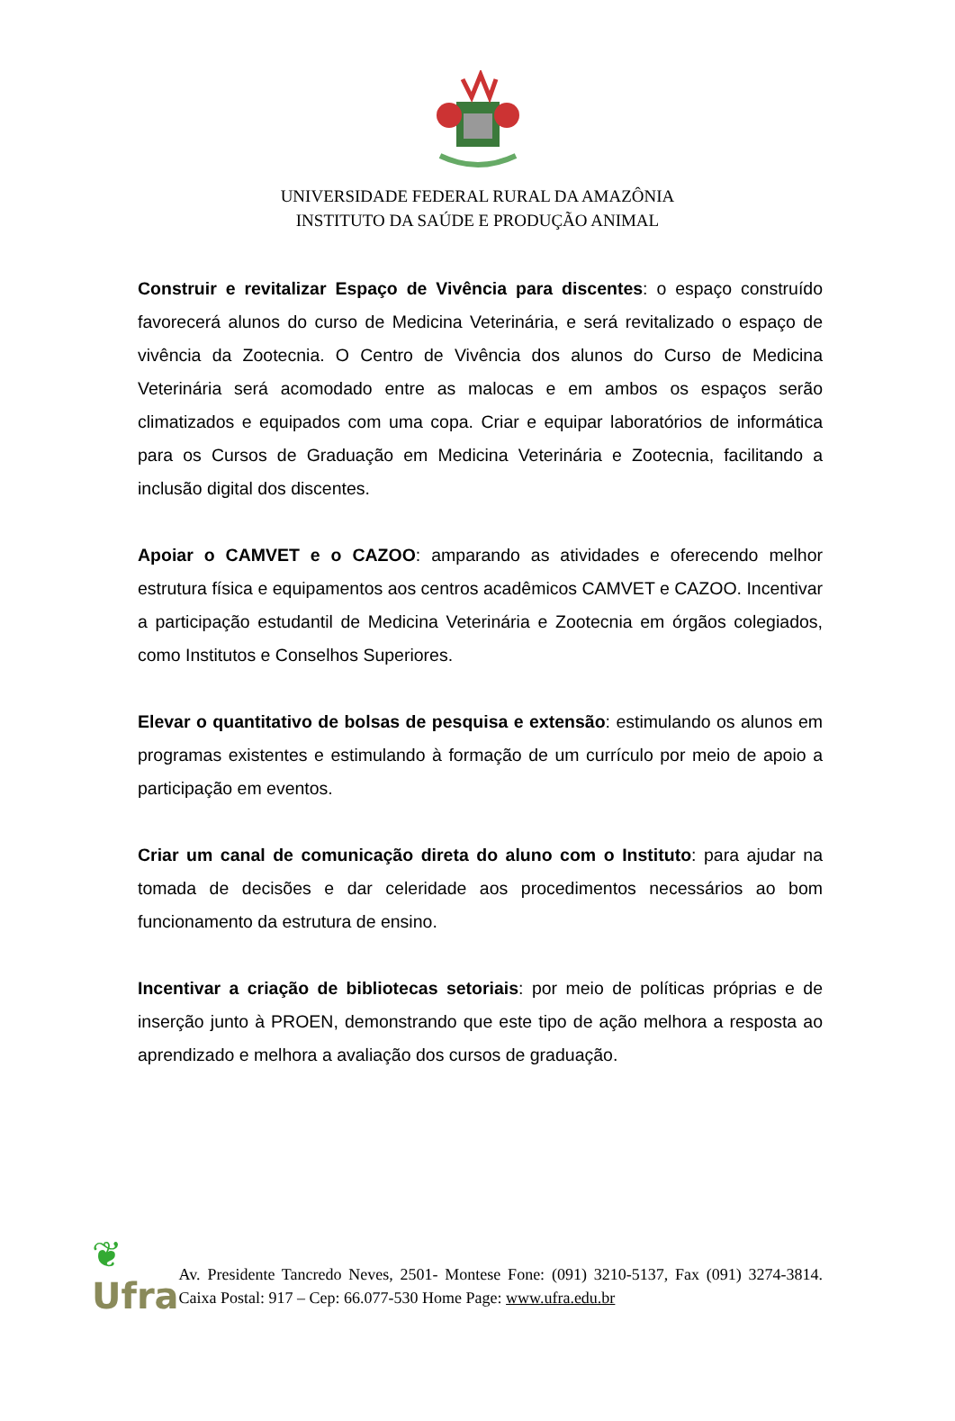UNIVERSIDADE FEDERAL RURAL DA AMAZÔNIA
INSTITUTO DA SAÚDE E PRODUÇÃO ANIMAL
Construir e revitalizar Espaço de Vivência para discentes: o espaço construído favorecerá alunos do curso de Medicina Veterinária, e será revitalizado o espaço de vivência da Zootecnia. O Centro de Vivência dos alunos do Curso de Medicina Veterinária será acomodado entre as malocas e em ambos os espaços serão climatizados e equipados com uma copa. Criar e equipar laboratórios de informática para os Cursos de Graduação em Medicina Veterinária e Zootecnia, facilitando a inclusão digital dos discentes.
Apoiar o CAMVET e o CAZOO: amparando as atividades e oferecendo melhor estrutura física e equipamentos aos centros acadêmicos CAMVET e CAZOO. Incentivar a participação estudantil de Medicina Veterinária e Zootecnia em órgãos colegiados, como Institutos e Conselhos Superiores.
Elevar o quantitativo de bolsas de pesquisa e extensão: estimulando os alunos em programas existentes e estimulando à formação de um currículo por meio de apoio a participação em eventos.
Criar um canal de comunicação direta do aluno com o Instituto: para ajudar na tomada de decisões e dar celeridade aos procedimentos necessários ao bom funcionamento da estrutura de ensino.
Incentivar a criação de bibliotecas setoriais: por meio de políticas próprias e de inserção junto à PROEN, demonstrando que este tipo de ação melhora a resposta ao aprendizado e melhora a avaliação dos cursos de graduação.
❦
Ufra
Av. Presidente Tancredo Neves, 2501- Montese Fone: (091) 3210-5137, Fax (091) 3274-3814. Caixa Postal: 917 – Cep: 66.077-530 Home Page: www.ufra.edu.br